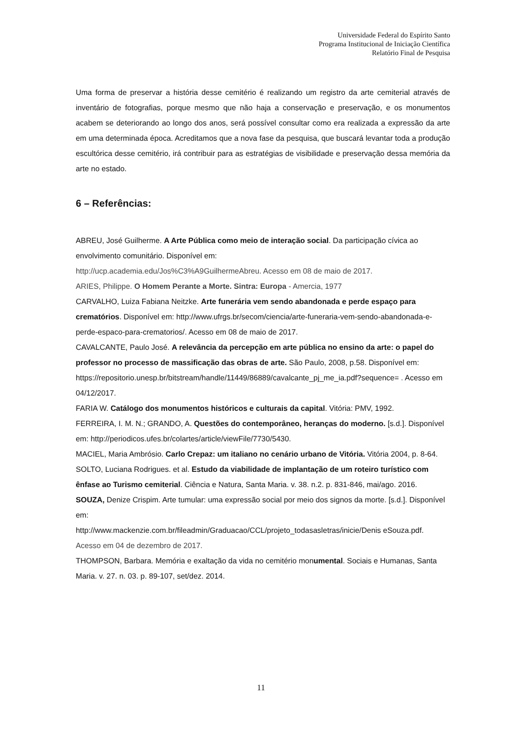Universidade Federal do Espírito Santo
Programa Institucional de Iniciação Científica
Relatório Final de Pesquisa
Uma forma de preservar a história desse cemitério é realizando um registro da arte cemiterial através de inventário de fotografias, porque mesmo que não haja a conservação e preservação, e os monumentos acabem se deteriorando ao longo dos anos, será possível consultar como era realizada a expressão da arte em uma determinada época. Acreditamos que a nova fase da pesquisa, que buscará levantar toda a produção escultórica desse cemitério, irá contribuir para as estratégias de visibilidade e preservação dessa memória da arte no estado.
6 – Referências:
ABREU, José Guilherme. A Arte Pública como meio de interação social. Da participação cívica ao envolvimento comunitário. Disponível em:
http://ucp.academia.edu/Jos%C3%A9GuilhermeAbreu. Acesso em 08 de maio de 2017.
ARIES, Philippe. O Homem Perante a Morte. Sintra: Europa - Amercia, 1977
CARVALHO, Luiza Fabiana Neitzke. Arte funerária vem sendo abandonada e perde espaço para crematórios. Disponível em: http://www.ufrgs.br/secom/ciencia/arte-funeraria-vem-sendo-abandonada-e-perde-espaco-para-crematorios/. Acesso em 08 de maio de 2017.
CAVALCANTE, Paulo José. A relevância da percepção em arte pública no ensino da arte: o papel do professor no processo de massificação das obras de arte. São Paulo, 2008, p.58. Disponível em:
https://repositorio.unesp.br/bitstream/handle/11449/86889/cavalcante_pj_me_ia.pdf?sequence= . Acesso em 04/12/2017.
FARIA W. Catálogo dos monumentos históricos e culturais da capital. Vitória: PMV, 1992.
FERREIRA, I. M. N.; GRANDO, A. Questões do contemporâneo, heranças do moderno. [s.d.]. Disponível em: http://periodicos.ufes.br/colartes/article/viewFile/7730/5430.
MACIEL, Maria Ambrósio. Carlo Crepaz: um italiano no cenário urbano de Vitória. Vitória 2004, p. 8-64.
SOLTO, Luciana Rodrigues. et al. Estudo da viabilidade de implantação de um roteiro turístico com ênfase ao Turismo cemiterial. Ciência e Natura, Santa Maria. v. 38. n.2. p. 831-846, mai/ago. 2016.
SOUZA, Denize Crispim. Arte tumular: uma expressão social por meio dos signos da morte. [s.d.]. Disponível em:
http://www.mackenzie.com.br/fileadmin/Graduacao/CCL/projeto_todasasletras/inicie/Denis eSouza.pdf. Acesso em 04 de dezembro de 2017.
THOMPSON, Barbara. Memória e exaltação da vida no cemitério monumental. Sociais e Humanas, Santa Maria. v. 27. n. 03. p. 89-107, set/dez. 2014.
11